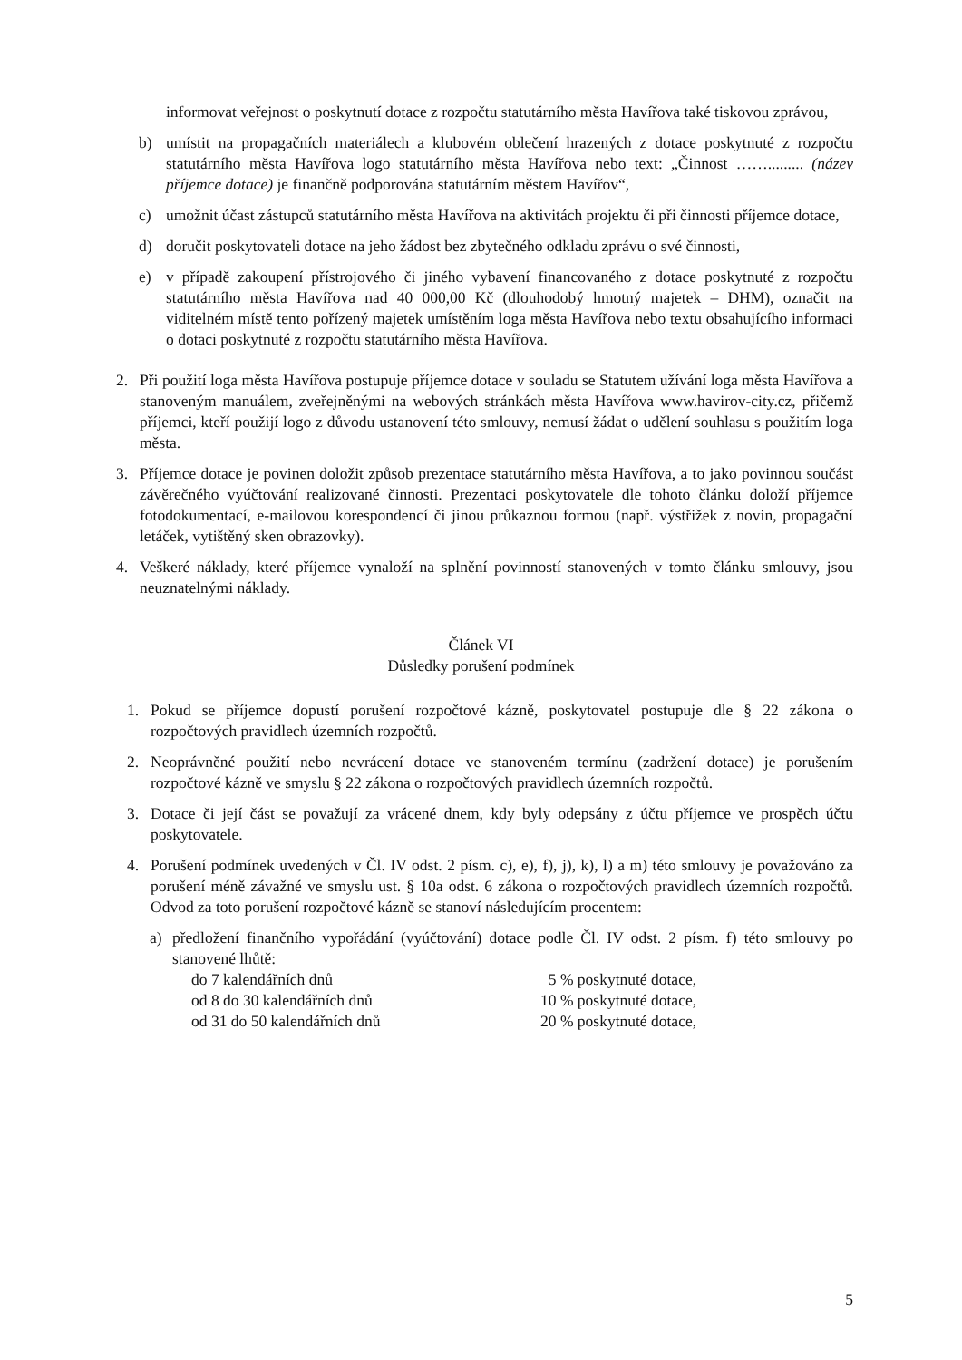informovat veřejnost o poskytnutí dotace z rozpočtu statutárního města Havířova také tiskovou zprávou,
b) umístit na propagačních materiálech a klubovém oblečení hrazených z dotace poskytnuté z rozpočtu statutárního města Havířova logo statutárního města Havířova nebo text: „Činnost ……......... (název příjemce dotace) je finančně podporována statutárním městem Havířov“,
c) umožnit účast zástupců statutárního města Havířova na aktivitách projektu či při činnosti příjemce dotace,
d) doručit poskytovateli dotace na jeho žádost bez zbytečného odkladu zprávu o své činnosti,
e) v případě zakoupení přístrojového či jiného vybavení financovaného z dotace poskytnuté z rozpočtu statutárního města Havířova nad 40 000,00 Kč (dlouhodobý hmotný majetek – DHM), označit na viditelném místě tento pořízený majetek umístěním loga města Havířova nebo textu obsahujícího informaci o dotaci poskytnuté z rozpočtu statutárního města Havířova.
2. Při použití loga města Havířova postupuje příjemce dotace v souladu se Statutem užívání loga města Havířova a stanoveným manuálem, zveřejněnými na webových stránkách města Havířova www.havirov-city.cz, přičemž příjemci, kteří použijí logo z důvodu ustanovení této smlouvy, nemusí žádat o udělení souhlasu s použitím loga města.
3. Příjemce dotace je povinen doložit způsob prezentace statutárního města Havířova, a to jako povinnou součást závěrečného vyúčtování realizované činnosti. Prezentaci poskytovatele dle tohoto článku doloží příjemce fotodokumentací, e-mailovou korespondencí či jinou průkaznou formou (např. výstřižek z novin, propagační letáček, vytištěný sken obrazovky).
4. Veškeré náklady, které příjemce vynaloží na splnění povinností stanovených v tomto článku smlouvy, jsou neuznatelnými náklady.
Článek VI
Důsledky porušení podmínek
1. Pokud se příjemce dopustí porušení rozpočtové kázně, poskytovatel postupuje dle § 22 zákona o rozpočtových pravidlech územních rozpočtů.
2. Neoprávněné použití nebo nevrácení dotace ve stanoveném termínu (zadržení dotace) je porušením rozpočtové kázně ve smyslu § 22 zákona o rozpočtových pravidlech územních rozpočtů.
3. Dotace či její část se považují za vrácené dnem, kdy byly odepsány z účtu příjemce ve prospěch účtu poskytovatele.
4. Porušení podmínek uvedených v Čl. IV odst. 2 písm. c), e), f), j), k), l) a m) této smlouvy je považováno za porušení méně závažné ve smyslu ust. § 10a odst. 6 zákona o rozpočtových pravidlech územních rozpočtů. Odvod za toto porušení rozpočtové kázně se stanoví následujícím procentem:
a) předložení finančního vypořádání (vyúčtování) dotace podle Čl. IV odst. 2 písm. f) této smlouvy po stanovené lhůtě:
do 7 kalendářních dnů 5 % poskytnuté dotace,
od 8 do 30 kalendářních dnů 10 % poskytnuté dotace,
od 31 do 50 kalendářních dnů 20 % poskytnuté dotace,
5